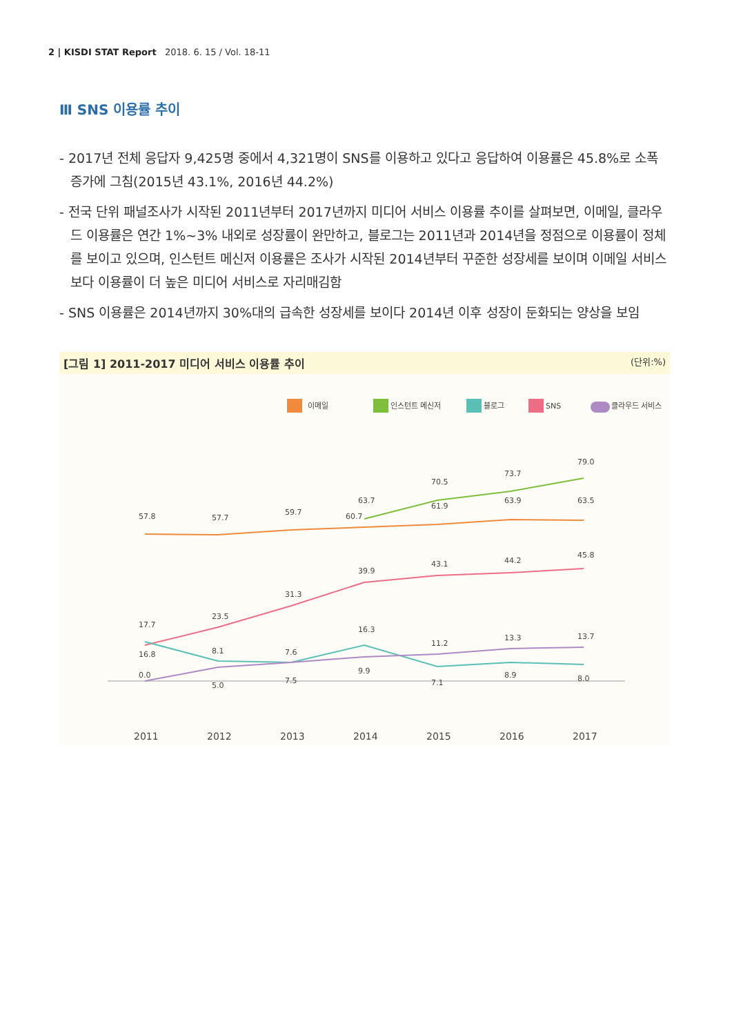2 | KISDI STAT Report 2018. 6. 15 / Vol. 18-11
Ⅲ SNS 이용률 추이
- 2017년 전체 응답자 9,425명 중에서 4,321명이 SNS를 이용하고 있다고 응답하여 이용률은 45.8%로 소폭 증가에 그침(2015년 43.1%, 2016년 44.2%)
- 전국 단위 패널조사가 시작된 2011년부터 2017년까지 미디어 서비스 이용률 추이를 살펴보면, 이메일, 클라우드 이용률은 연간 1%~3% 내외로 성장률이 완만하고, 블로그는 2011년과 2014년을 정점으로 이용률이 정체를 보이고 있으며, 인스턴트 메신저 이용률은 조사가 시작된 2014년부터 꾸준한 성장세를 보이며 이메일 서비스보다 이용률이 더 높은 미디어 서비스로 자리매김함
- SNS 이용률은 2014년까지 30%대의 급속한 성장세를 보이다 2014년 이후 성장이 둔화되는 양상을 보임
[그림 1] 2011-2017 미디어 서비스 이용률 추이 (단위:%)
이메일
인스턴트 메신저
블로그
SNS
클라우드 서비스
57.8
57.7
59.7
60.7
61.9
63.9
63.5
63.7
70.5
73.7
79.0
16.8
23.5
31.3
39.9
43.1
44.2
45.8
17.7
8.1
7.6
16.3
11.2
13.3
13.7
0.0
5.0
7.5
9.9
7.1
8.9
8.0
2011
2012
2013
2014
2015
2016
2017